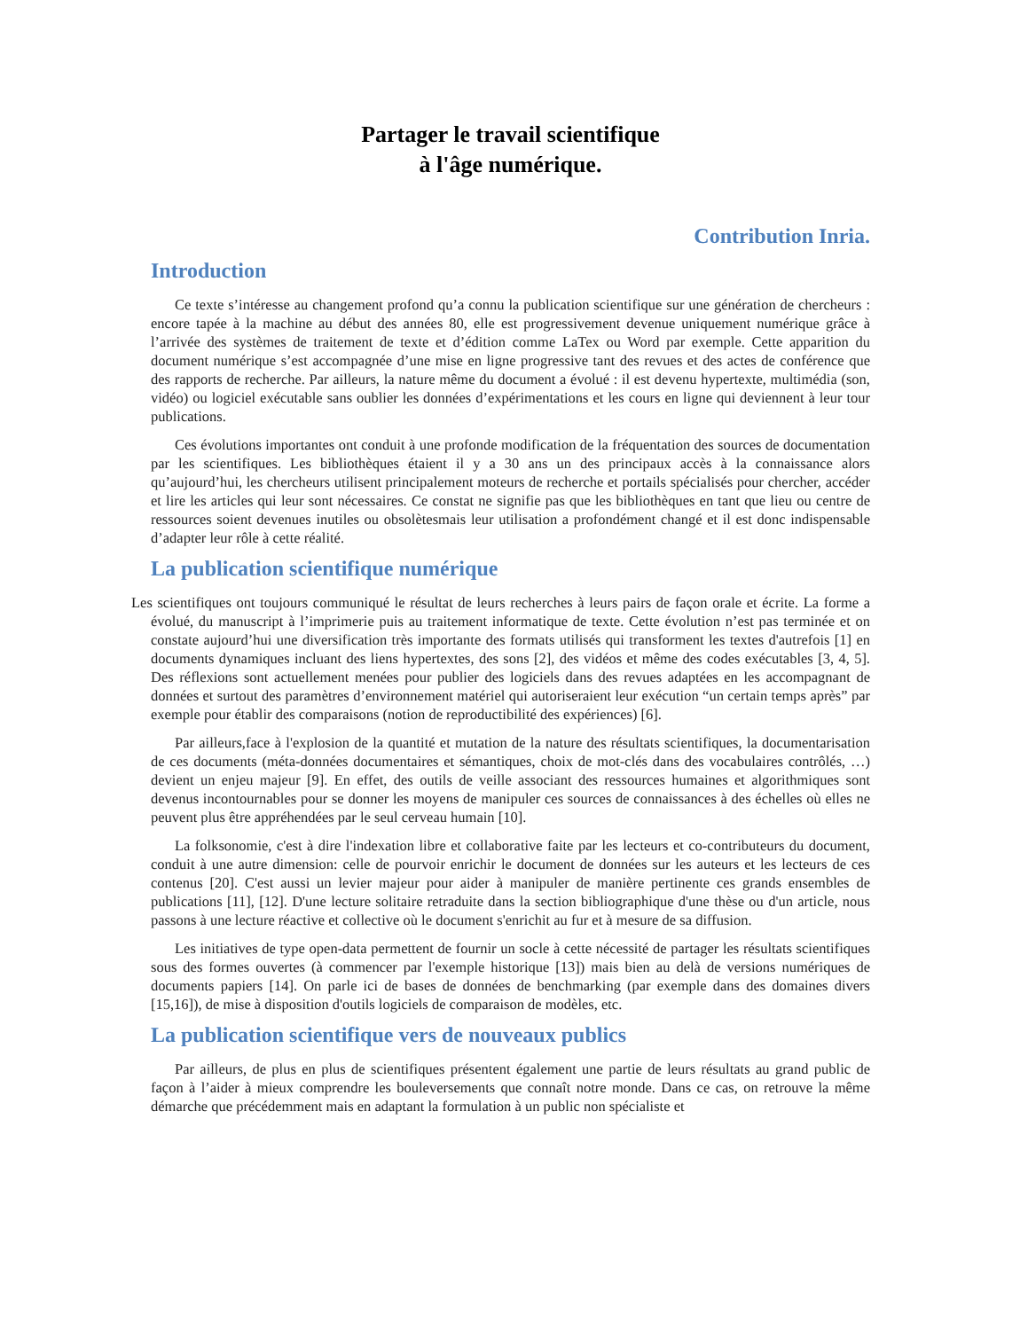Partager le travail scientifique
à l'âge numérique.
Contribution Inria.
Introduction
Ce texte s’intéresse au changement profond qu’a connu la publication scientifique sur une génération de chercheurs : encore tapée à la machine au début des années 80, elle est progressivement devenue uniquement numérique grâce à l’arrivée des systèmes de traitement de texte et d’édition comme LaTex ou Word par exemple. Cette apparition du document numérique s’est accompagnée d’une mise en ligne progressive tant des revues et des actes de conférence que des rapports de recherche. Par ailleurs, la nature même du document a évolué : il est devenu hypertexte, multimédia (son, vidéo) ou logiciel exécutable sans oublier les données d’expérimentations et les cours en ligne qui deviennent à leur tour publications.
Ces évolutions importantes ont conduit à une profonde modification de la fréquentation des sources de documentation par les scientifiques. Les bibliothèques étaient il y a 30 ans un des principaux accès à la connaissance alors qu’aujourd’hui, les chercheurs utilisent principalement moteurs de recherche et portails spécialisés pour chercher, accéder et lire les articles qui leur sont nécessaires. Ce constat ne signifie pas que les bibliothèques en tant que lieu ou centre de ressources soient devenues inutiles ou obsolètesmais leur utilisation a profondément changé et il est donc indispensable d’adapter leur rôle à cette réalité.
La publication scientifique numérique
Les scientifiques ont toujours communiqué le résultat de leurs recherches à leurs pairs de façon orale et écrite. La forme a évolué, du manuscript à l’imprimerie puis au traitement informatique de texte. Cette évolution n’est pas terminée et on constate aujourd’hui une diversification très importante des formats utilisés qui transforment les textes d'autrefois [1] en documents dynamiques incluant des liens hypertextes, des sons [2], des vidéos et même des codes exécutables [3, 4, 5]. Des réflexions sont actuellement menées pour publier des logiciels dans des revues adaptées en les accompagnant de données et surtout des paramètres d’environnement matériel qui autoriseraient leur exécution “un certain temps après” par exemple pour établir des comparaisons (notion de reproductibilité des expériences) [6].
Par ailleurs,face à l'explosion de la quantité et mutation de la nature des résultats scientifiques, la documentarisation de ces documents (méta-données documentaires et sémantiques, choix de mot-clés dans des vocabulaires contrôlés, …) devient un enjeu majeur [9]. En effet, des outils de veille associant des ressources humaines et algorithmiques sont devenus incontournables pour se donner les moyens de manipuler ces sources de connaissances à des échelles où elles ne peuvent plus être appréhendées par le seul cerveau humain [10].
La folksonomie, c'est à dire l'indexation libre et collaborative faite par les lecteurs et co-contributeurs du document, conduit à une autre dimension: celle de pourvoir enrichir le document de données sur les auteurs et les lecteurs de ces contenus [20]. C'est aussi un levier majeur pour aider à manipuler de manière pertinente ces grands ensembles de publications [11], [12]. D'une lecture solitaire retraduite dans la section bibliographique d'une thèse ou d'un article, nous passons à une lecture réactive et collective où le document s'enrichit au fur et à mesure de sa diffusion.
Les initiatives de type open-data permettent de fournir un socle à cette nécessité de partager les résultats scientifiques sous des formes ouvertes (à commencer par l'exemple historique [13]) mais bien au delà de versions numériques de documents papiers [14]. On parle ici de bases de données de benchmarking (par exemple dans des domaines divers [15,16]), de mise à disposition d'outils logiciels de comparaison de modèles, etc.
La publication scientifique vers de nouveaux publics
Par ailleurs, de plus en plus de scientifiques présentent également une partie de leurs résultats au grand public de façon à l’aider à mieux comprendre les bouleversements que connaît notre monde. Dans ce cas, on retrouve la même démarche que précédemment mais en adaptant la formulation à un public non spécialiste et